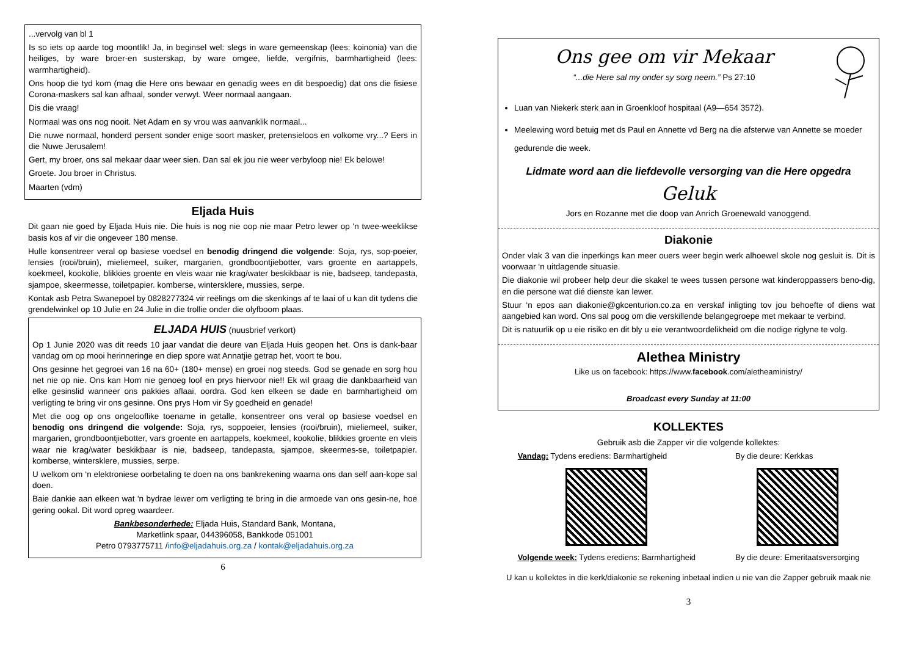...vervolg van bl 1
Is so iets op aarde tog moontlik! Ja, in beginsel wel: slegs in ware gemeenskap (lees: koinonia) van die heiliges, by ware broer-en susterskap, by ware omgee, liefde, vergifnis, barmhartigheid (lees: warmhartigheid).
Ons hoop die tyd kom (mag die Here ons bewaar en genadig wees en dit bespoedig) dat ons die fisiese Corona-maskers sal kan afhaal, sonder verwyt. Weer normaal aangaan.
Dis die vraag!
Normaal was ons nog nooit. Net Adam en sy vrou was aanvanklik normaal...
Die nuwe normaal, honderd persent sonder enige soort masker, pretensieloos en volkome vry...? Eers in die Nuwe Jerusalem!
Gert, my broer, ons sal mekaar daar weer sien. Dan sal ek jou nie weer verbyloop nie! Ek belowe!
Groete. Jou broer in Christus.
Maarten (vdm)
Eljada Huis
Dit gaan nie goed by Eljada Huis nie. Die huis is nog nie oop nie maar Petro lewer op 'n twee-weeklikse basis kos af vir die ongeveer 180 mense.
Hulle konsentreer veral op basiese voedsel en benodig dringend die volgende: Soja, rys, sop-poeier, lensies (rooi/bruin), mieliemeel, suiker, margarien, grondboontjiebotter, vars groente en aartappels, koekmeel, kookolie, blikkies groente en vleis waar nie krag/water beskikbaar is nie, badseep, tandepasta, sjampoe, skeermesse, toiletpapier. komberse, wintersklere, mussies, serpe.
Kontak asb Petra Swanepoel by 0828277324 vir reëlings om die skenkings af te laai of u kan dit tydens die grendelwinkel op 10 Julie en 24 Julie in die trollie onder die olyfboom plaas.
ELJADA HUIS (nuusbrief verkort)
Op 1 Junie 2020 was dit reeds 10 jaar vandat die deure van Eljada Huis geopen het. Ons is dank-baar vandag om op mooi herinneringe en diep spore wat Annatjie getrap het, voort te bou.
Ons gesinne het gegroei van 16 na 60+ (180+ mense) en groei nog steeds. God se genade en sorg hou net nie op nie. Ons kan Hom nie genoeg loof en prys hiervoor nie!! Ek wil graag die dankbaarheid van elke gesinslid wanneer ons pakkies aflaai, oordra. God ken elkeen se dade en barmhartigheid om verligting te bring vir ons gesinne. Ons prys Hom vir Sy goedheid en genade!
Met die oog op ons ongelooflike toename in getalle, konsentreer ons veral op basiese voedsel en benodig ons dringend die volgende: Soja, rys, soppoeier, lensies (rooi/bruin), mieliemeel, suiker, margarien, grondboontjiebotter, vars groente en aartappels, koekmeel, kookolie, blikkies groente en vleis waar nie krag/water beskikbaar is nie, badseep, tandepasta, sjampoe, skeermes-se, toiletpapier. komberse, wintersklere, mussies, serpe.
U welkom om ‘n elektroniese oorbetaling te doen na ons bankrekening waarna ons dan self aan-kope sal doen.
Baie dankie aan elkeen wat 'n bydrae lewer om verligting te bring in die armoede van ons gesin-ne, hoe gering ookal. Dit word opreg waardeer.
Bankbesonderhede: Eljada Huis, Standard Bank, Montana,
Marketlink spaar, 044396058, Bankkode 051001
Petro 0793775711 /info@eljadahuis.org.za / kontak@eljadahuis.org.za
6
Ons gee om vir Mekaar
“...die Here sal my onder sy sorg neem.” Ps 27:10
Luan van Niekerk sterk aan in Groenkloof hospitaal (A9—654 3572).
Meelewing word betuig met ds Paul en Annette vd Berg na die afsterwe van Annette se moeder gedurende die week.
Lidmate word aan die liefdevolle versorging van die Here opgedra
Geluk
Jors en Rozanne met die doop van Anrich Groenewald vanoggend.
Diakonie
Onder vlak 3 van die inperkings kan meer ouers weer begin werk alhoewel skole nog gesluit is. Dit is voorwaar ‘n uitdagende situasie.
Die diakonie wil probeer help deur die skakel te wees tussen persone wat kinderoppassers beno-dig, en die persone wat dié dienste kan lewer.
Stuur ‘n epos aan diakonie@gkcenturion.co.za en verskaf inligting tov jou behoefte of diens wat aangebied kan word. Ons sal poog om die verskillende belangegroepe met mekaar te verbind.
Dit is natuurlik op u eie risiko en dit bly u eie verantwoordelikheid om die nodige riglyne te volg.
Alethea Ministry
Like us on facebook: https://www.facebook.com/aletheaministry/
Broadcast every Sunday at 11:00
KOLLEKTES
Gebruik asb die Zapper vir die volgende kollektes:
Vandag: Tydens erediens: Barmhartigheid
Volgende week: Tydens erediens: Barmhartigheid
By die deure: Kerkkas
By die deure: Emeritaatsversorging
U kan u kollektes in die kerk/diakonie se rekening inbetaal indien u nie van die Zapper gebruik maak nie
3